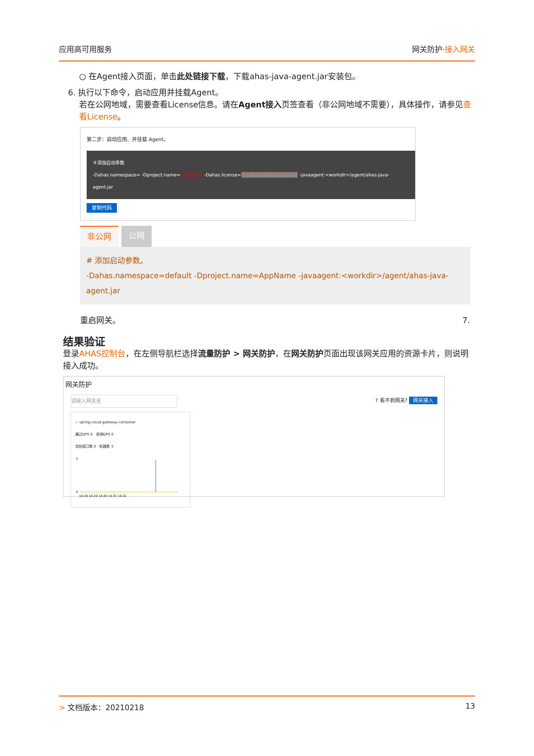应用高可用服务 网关防护·接入网关
○ 在Agent接入页面，单击此处链接下载，下载ahas-java-agent.jar安装包。
6. 执行以下命令，启动应用并挂载Agent。
若在公网地域，需要查看License信息。请在Agent接入页签查看（非公网地域不需要），具体操作，请参见查看License。
第二步：启动应用、并挂载 Agent。
＃添加启动参数
-Dahas.namespace= -Dproject.name=AppName -Dahas.license=████████████████ -javaagent:<workdir>/agent/ahas-java-agent.jar
复制代码
非公网 公网
# 添加启动参数。
-Dahas.namespace=default -Dproject.name=AppName -javaagent:<workdir>/agent/ahas-java-agent.jar
重启网关。 7.
结果验证
登录AHAS控制台，在左侧导航栏选择流量防护 > 网关防护，在网关防护页面出现该网关应用的资源卡片，则说明接入成功。
网关防护
请输入网关名? 看不到网关? 网关接入
☆ spring-cloud-gateway-container
通过QPS 0 拒绝QPS 0
流控接口数 0 机器数 3
2
0
14:29 14:29 14:30 14:31 14:32
> 文档版本：20210218 13